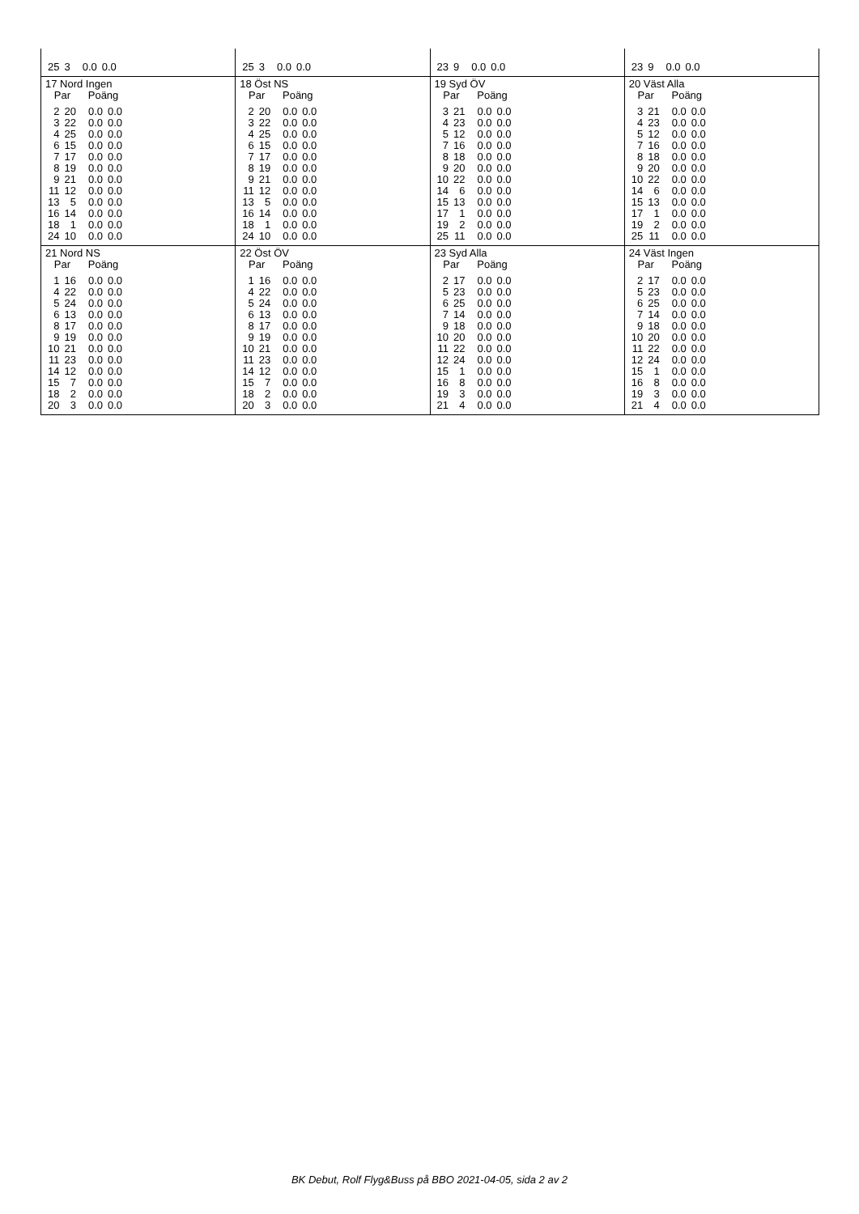| / 25 / 3 / 0.0 / 0.0 / | / 25 / 3 / 0.0 / 0.0 / | / 23 / 9 / 0.0 / 0.0 / | / 23 / 9 / 0.0 / 0.0 / |
| 17 Nord Ingen Par Poäng / 2 / 20 / 0.0 / 0.0 / / 3 / 22 / 0.0 / 0.0 / / 4 / 25 / 0.0 / 0.0 / / 6 / 15 / 0.0 / 0.0 / / 7 / 17 / 0.0 / 0.0 / / 8 / 19 / 0.0 / 0.0 / / 9 / 21 / 0.0 / 0.0 / / 11 / 12 / 0.0 / 0.0 / / 13 / 5 / 0.0 / 0.0 / / 16 / 14 / 0.0 / 0.0 / / 18 / 1 / 0.0 / 0.0 / / 24 / 10 / 0.0 / 0.0 / | 18 Öst NS Par Poäng / 2 / 20 / 0.0 / 0.0 / / 3 / 22 / 0.0 / 0.0 / / 4 / 25 / 0.0 / 0.0 / / 6 / 15 / 0.0 / 0.0 / / 7 / 17 / 0.0 / 0.0 / / 8 / 19 / 0.0 / 0.0 / / 9 / 21 / 0.0 / 0.0 / / 11 / 12 / 0.0 / 0.0 / / 13 / 5 / 0.0 / 0.0 / / 16 / 14 / 0.0 / 0.0 / / 18 / 1 / 0.0 / 0.0 / / 24 / 10 / 0.0 / 0.0 / | 19 Syd ÖV Par Poäng / 3 / 21 / 0.0 / 0.0 / / 4 / 23 / 0.0 / 0.0 / / 5 / 12 / 0.0 / 0.0 / / 7 / 16 / 0.0 / 0.0 / / 8 / 18 / 0.0 / 0.0 / / 9 / 20 / 0.0 / 0.0 / / 10 / 22 / 0.0 / 0.0 / / 14 / 6 / 0.0 / 0.0 / / 15 / 13 / 0.0 / 0.0 / / 17 / 1 / 0.0 / 0.0 / / 19 / 2 / 0.0 / 0.0 / / 25 / 11 / 0.0 / 0.0 / | 20 Väst Alla Par Poäng / 3 / 21 / 0.0 / 0.0 / / 4 / 23 / 0.0 / 0.0 / / 5 / 12 / 0.0 / 0.0 / / 7 / 16 / 0.0 / 0.0 / / 8 / 18 / 0.0 / 0.0 / / 9 / 20 / 0.0 / 0.0 / / 10 / 22 / 0.0 / 0.0 / / 14 / 6 / 0.0 / 0.0 / / 15 / 13 / 0.0 / 0.0 / / 17 / 1 / 0.0 / 0.0 / / 19 / 2 / 0.0 / 0.0 / / 25 / 11 / 0.0 / 0.0 / |
| 21 Nord NS Par Poäng / 1 / 16 / 0.0 / 0.0 / / 4 / 22 / 0.0 / 0.0 / / 5 / 24 / 0.0 / 0.0 / / 6 / 13 / 0.0 / 0.0 / / 8 / 17 / 0.0 / 0.0 / / 9 / 19 / 0.0 / 0.0 / / 10 / 21 / 0.0 / 0.0 / / 11 / 23 / 0.0 / 0.0 / / 14 / 12 / 0.0 / 0.0 / / 15 / 7 / 0.0 / 0.0 / / 18 / 2 / 0.0 / 0.0 / / 20 / 3 / 0.0 / 0.0 / | 22 Öst ÖV Par Poäng / 1 / 16 / 0.0 / 0.0 / / 4 / 22 / 0.0 / 0.0 / / 5 / 24 / 0.0 / 0.0 / / 6 / 13 / 0.0 / 0.0 / / 8 / 17 / 0.0 / 0.0 / / 9 / 19 / 0.0 / 0.0 / / 10 / 21 / 0.0 / 0.0 / / 11 / 23 / 0.0 / 0.0 / / 14 / 12 / 0.0 / 0.0 / / 15 / 7 / 0.0 / 0.0 / / 18 / 2 / 0.0 / 0.0 / / 20 / 3 / 0.0 / 0.0 / | 23 Syd Alla Par Poäng / 2 / 17 / 0.0 / 0.0 / / 5 / 23 / 0.0 / 0.0 / / 6 / 25 / 0.0 / 0.0 / / 7 / 14 / 0.0 / 0.0 / / 9 / 18 / 0.0 / 0.0 / / 10 / 20 / 0.0 / 0.0 / / 11 / 22 / 0.0 / 0.0 / / 12 / 24 / 0.0 / 0.0 / / 15 / 1 / 0.0 / 0.0 / / 16 / 8 / 0.0 / 0.0 / / 19 / 3 / 0.0 / 0.0 / / 21 / 4 / 0.0 / 0.0 / | 24 Väst Ingen Par Poäng / 2 / 17 / 0.0 / 0.0 / / 5 / 23 / 0.0 / 0.0 / / 6 / 25 / 0.0 / 0.0 / / 7 / 14 / 0.0 / 0.0 / / 9 / 18 / 0.0 / 0.0 / / 10 / 20 / 0.0 / 0.0 / / 11 / 22 / 0.0 / 0.0 / / 12 / 24 / 0.0 / 0.0 / / 15 / 1 / 0.0 / 0.0 / / 16 / 8 / 0.0 / 0.0 / / 19 / 3 / 0.0 / 0.0 / / 21 / 4 / 0.0 / 0.0 / |
BK Debut, Rolf Flyg&Buss på BBO 2021-04-05, sida 2 av 2